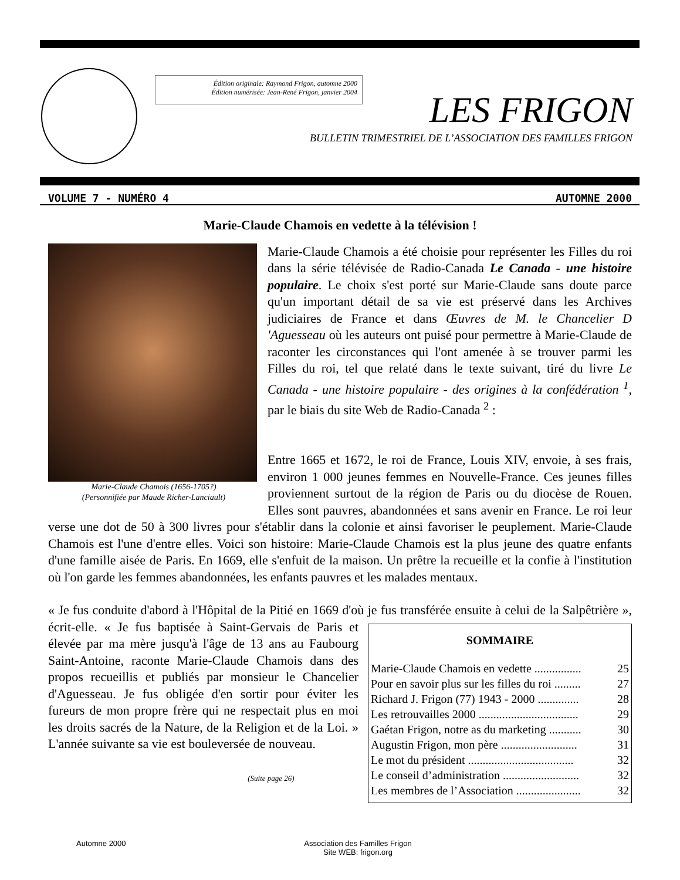Édition originale: Raymond Frigon, automne 2000
Édition numérisée: Jean-René Frigon, janvier 2004
LES FRIGON
BULLETIN TRIMESTRIEL DE L’ASSOCIATION DES FAMILLES FRIGON
VOLUME 7 - NUMÉRO 4 AUTOMNE 2000
Marie-Claude Chamois en vedette à la télévision !
Marie-Claude Chamois (1656-1705?)
(Personnifiée par Maude Richer-Lanciault)
Marie-Claude Chamois a été choisie pour représenter les Filles du roi dans la série télévisée de Radio-Canada Le Canada - une histoire populaire. Le choix s'est porté sur Marie-Claude sans doute parce qu'un important détail de sa vie est préservé dans les Archives judiciaires de France et dans Œuvres de M. le Chancelier D 'Aguesseau où les auteurs ont puisé pour permettre à Marie-Claude de raconter les circonstances qui l'ont amenée à se trouver parmi les Filles du roi, tel que relaté dans le texte suivant, tiré du livre Le Canada - une histoire populaire - des origines à la confédération <sup>1</sup>, par le biais du site Web de Radio-Canada <sup>2</sup> :
Entre 1665 et 1672, le roi de France, Louis XIV, envoie, à ses frais, environ 1 000 jeunes femmes en Nouvelle-France. Ces jeunes filles proviennent surtout de la région de Paris ou du diocèse de Rouen. Elles sont pauvres, abandonnées et sans avenir en France. Le roi leur verse une dot de 50 à 300 livres pour s'établir dans la colonie et ainsi favoriser le peuplement. Marie-Claude Chamois est l'une d'entre elles. Voici son histoire: Marie-Claude Chamois est la plus jeune des quatre enfants d'une famille aisée de Paris. En 1669, elle s'enfuit de la maison. Un prêtre la recueille et la confie à l'institution où l'on garde les femmes abandonnées, les enfants pauvres et les malades mentaux.
« Je fus conduite d'abord à l'Hôpital de la Pitié en 1669 d'où je fus transférée ensuite à celui de la
SOMMAIRE
Marie-Claude Chamois en vedette ................ 25
Pour en savoir plus sur les filles du roi ......... 27
Richard J. Frigon (77) 1943 - 2000 .............. 28
Les retrouvailles 2000 .................................. 29
Gaétan Frigon, notre as du marketing ........... 30
Augustin Frigon, mon père .......................... 31
Le mot du président .................................... 32
Le conseil d’administration .......................... 32
Les membres de l’Association ...................... 32
Salpêtrière », écrit-elle. « Je fus baptisée à Saint-Gervais de Paris et élevée par ma mère jusqu'à l'âge de 13 ans au Faubourg Saint-Antoine, raconte Marie-Claude Chamois dans des propos recueillis et publiés par monsieur le Chancelier d'Aguesseau. Je fus obligée d'en sortir pour éviter les fureurs de mon propre frère qui ne respectait plus en moi les droits sacrés de la Nature, de la Religion et de la Loi. » L'année suivante sa vie est bouleversée de nouveau.
(Suite page 26)
Automne 2000
Association des Familles Frigon
Site WEB: frigon.org